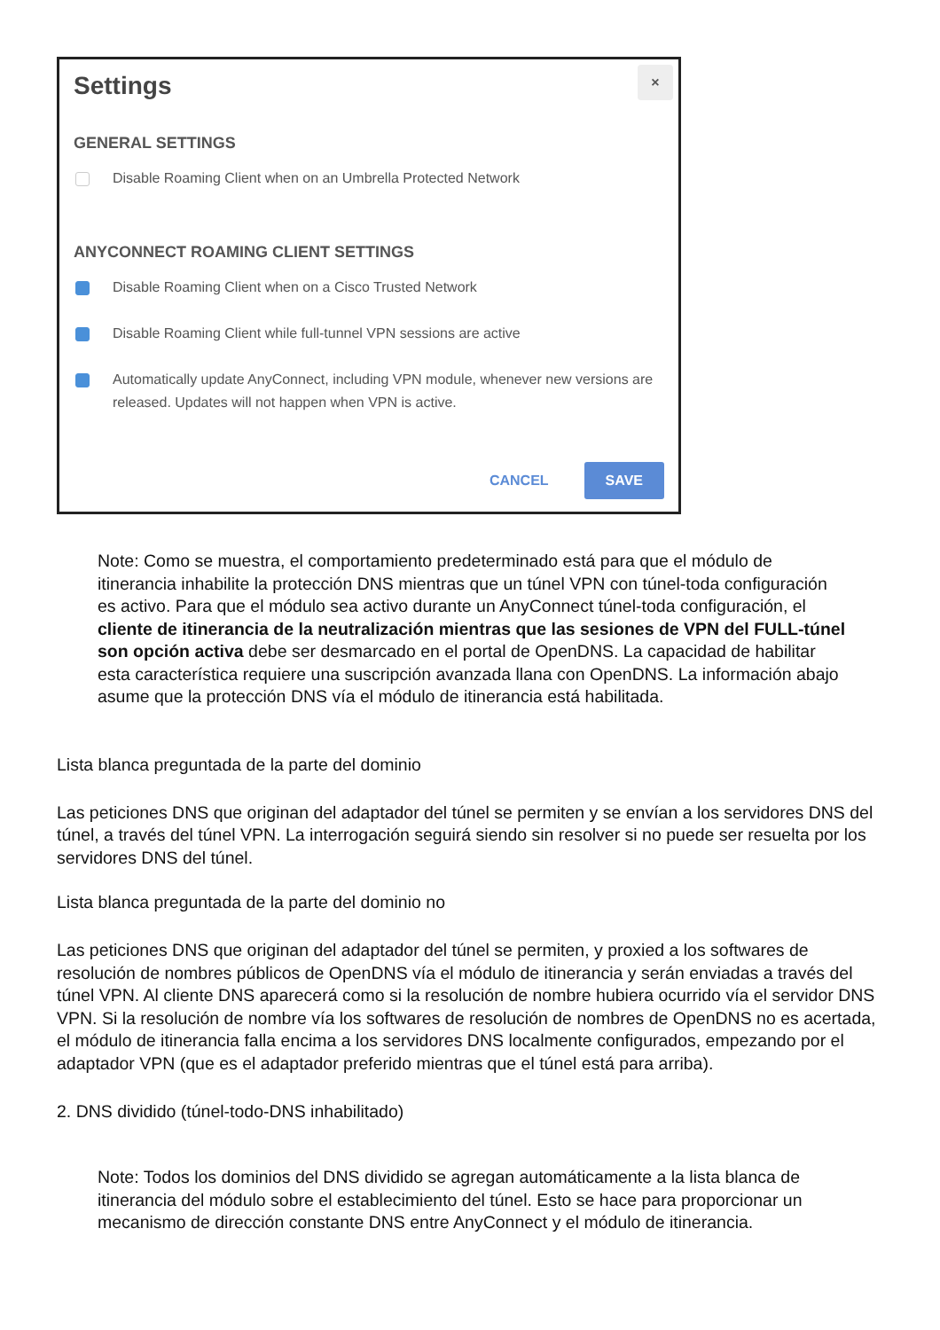×
Settings
GENERAL SETTINGS
Disable Roaming Client when on an Umbrella Protected Network
ANYCONNECT ROAMING CLIENT SETTINGS
Disable Roaming Client when on a Cisco Trusted Network
Disable Roaming Client while full-tunnel VPN sessions are active
Automatically update AnyConnect, including VPN module, whenever new versions are released. Updates will not happen when VPN is active.
CANCEL SAVE
Note: Como se muestra, el comportamiento predeterminado está para que el módulo de itinerancia inhabilite la protección DNS mientras que un túnel VPN con túnel-toda configuración es activo. Para que el módulo sea activo durante un AnyConnect túnel-toda configuración, el cliente de itinerancia de la neutralización mientras que las sesiones de VPN del FULL-túnel son opción activa debe ser desmarcado en el portal de OpenDNS. La capacidad de habilitar esta característica requiere una suscripción avanzada llana con OpenDNS. La información abajo asume que la protección DNS vía el módulo de itinerancia está habilitada.
Lista blanca preguntada de la parte del dominio
Las peticiones DNS que originan del adaptador del túnel se permiten y se envían a los servidores DNS del túnel, a través del túnel VPN. La interrogación seguirá siendo sin resolver si no puede ser resuelta por los servidores DNS del túnel.
Lista blanca preguntada de la parte del dominio no
Las peticiones DNS que originan del adaptador del túnel se permiten, y proxied a los softwares de resolución de nombres públicos de OpenDNS vía el módulo de itinerancia y serán enviadas a través del túnel VPN. Al cliente DNS aparecerá como si la resolución de nombre hubiera ocurrido vía el servidor DNS VPN. Si la resolución de nombre vía los softwares de resolución de nombres de OpenDNS no es acertada, el módulo de itinerancia falla encima a los servidores DNS localmente configurados, empezando por el adaptador VPN (que es el adaptador preferido mientras que el túnel está para arriba).
2. DNS dividido (túnel-todo-DNS inhabilitado)
Note: Todos los dominios del DNS dividido se agregan automáticamente a la lista blanca de itinerancia del módulo sobre el establecimiento del túnel. Esto se hace para proporcionar un mecanismo de dirección constante DNS entre AnyConnect y el módulo de itinerancia.